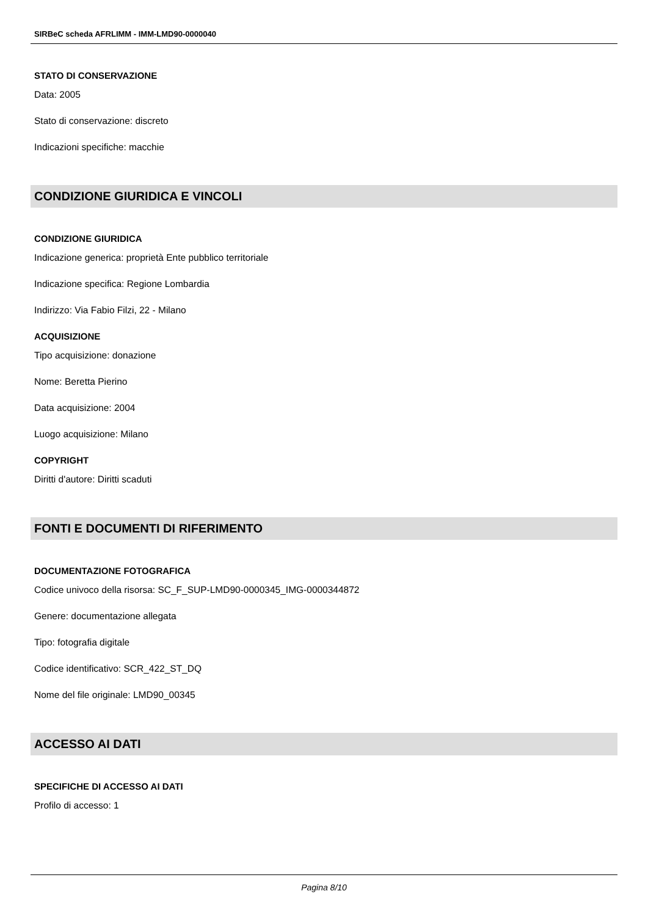SIRBeC scheda AFRLIMM - IMM-LMD90-0000040
STATO DI CONSERVAZIONE
Data: 2005
Stato di conservazione: discreto
Indicazioni specifiche: macchie
CONDIZIONE GIURIDICA E VINCOLI
CONDIZIONE GIURIDICA
Indicazione generica: proprietà Ente pubblico territoriale
Indicazione specifica: Regione Lombardia
Indirizzo: Via Fabio Filzi, 22 - Milano
ACQUISIZIONE
Tipo acquisizione: donazione
Nome: Beretta Pierino
Data acquisizione: 2004
Luogo acquisizione: Milano
COPYRIGHT
Diritti d'autore: Diritti scaduti
FONTI E DOCUMENTI DI RIFERIMENTO
DOCUMENTAZIONE FOTOGRAFICA
Codice univoco della risorsa: SC_F_SUP-LMD90-0000345_IMG-0000344872
Genere: documentazione allegata
Tipo: fotografia digitale
Codice identificativo: SCR_422_ST_DQ
Nome del file originale: LMD90_00345
ACCESSO AI DATI
SPECIFICHE DI ACCESSO AI DATI
Profilo di accesso: 1
Pagina 8/10